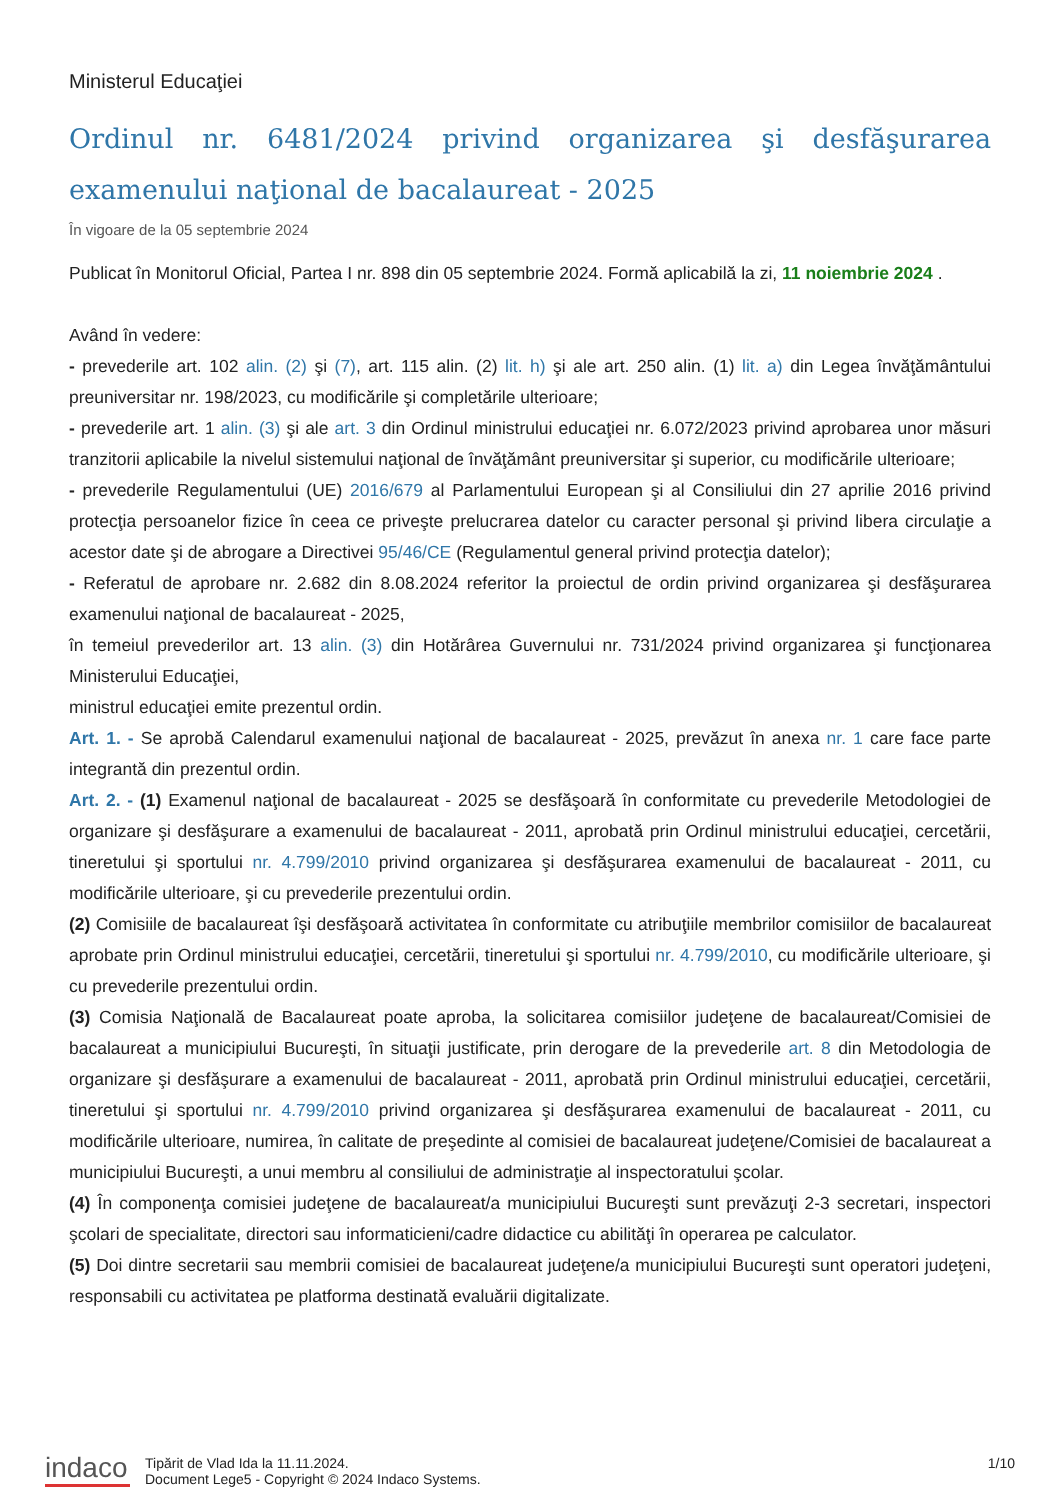Ministerul Educaţiei
Ordinul nr. 6481/2024 privind organizarea şi desfăşurarea examenului naţional de bacalaureat - 2025
În vigoare de la 05 septembrie 2024
Publicat în Monitorul Oficial, Partea I nr. 898 din 05 septembrie 2024. Formă aplicabilă la zi, 11 noiembrie 2024 .
Având în vedere:
- prevederile art. 102 alin. (2) şi (7), art. 115 alin. (2) lit. h) şi ale art. 250 alin. (1) lit. a) din Legea învăţământului preuniversitar nr. 198/2023, cu modificările şi completările ulterioare;
- prevederile art. 1 alin. (3) şi ale art. 3 din Ordinul ministrului educaţiei nr. 6.072/2023 privind aprobarea unor măsuri tranzitorii aplicabile la nivelul sistemului naţional de învăţământ preuniversitar şi superior, cu modificările ulterioare;
- prevederile Regulamentului (UE) 2016/679 al Parlamentului European şi al Consiliului din 27 aprilie 2016 privind protecţia persoanelor fizice în ceea ce priveşte prelucrarea datelor cu caracter personal şi privind libera circulaţie a acestor date şi de abrogare a Directivei 95/46/CE (Regulamentul general privind protecţia datelor);
- Referatul de aprobare nr. 2.682 din 8.08.2024 referitor la proiectul de ordin privind organizarea şi desfăşurarea examenului naţional de bacalaureat - 2025,
în temeiul prevederilor art. 13 alin. (3) din Hotărârea Guvernului nr. 731/2024 privind organizarea şi funcţionarea Ministerului Educaţiei,
ministrul educaţiei emite prezentul ordin.
Art. 1. - Se aprobă Calendarul examenului naţional de bacalaureat - 2025, prevăzut în anexa nr. 1 care face parte integrantă din prezentul ordin.
Art. 2. - (1) Examenul naţional de bacalaureat - 2025 se desfăşoară în conformitate cu prevederile Metodologiei de organizare şi desfăşurare a examenului de bacalaureat - 2011, aprobată prin Ordinul ministrului educaţiei, cercetării, tineretului şi sportului nr. 4.799/2010 privind organizarea şi desfăşurarea examenului de bacalaureat - 2011, cu modificările ulterioare, şi cu prevederile prezentului ordin.
(2) Comisiile de bacalaureat îşi desfăşoară activitatea în conformitate cu atribuţiile membrilor comisiilor de bacalaureat aprobate prin Ordinul ministrului educaţiei, cercetării, tineretului şi sportului nr. 4.799/2010, cu modificările ulterioare, şi cu prevederile prezentului ordin.
(3) Comisia Naţională de Bacalaureat poate aproba, la solicitarea comisiilor judeţene de bacalaureat/Comisiei de bacalaureat a municipiului Bucureşti, în situaţii justificate, prin derogare de la prevederile art. 8 din Metodologia de organizare şi desfăşurare a examenului de bacalaureat - 2011, aprobată prin Ordinul ministrului educaţiei, cercetării, tineretului şi sportului nr. 4.799/2010 privind organizarea şi desfăşurarea examenului de bacalaureat - 2011, cu modificările ulterioare, numirea, în calitate de preşedinte al comisiei de bacalaureat judeţene/Comisiei de bacalaureat a municipiului Bucureşti, a unui membru al consiliului de administraţie al inspectoratului şcolar.
(4) În componenţa comisiei judeţene de bacalaureat/a municipiului Bucureşti sunt prevăzuţi 2-3 secretari, inspectori şcolari de specialitate, directori sau informaticieni/cadre didactice cu abilităţi în operarea pe calculator.
(5) Doi dintre secretarii sau membrii comisiei de bacalaureat judeţene/a municipiului Bucureşti sunt operatori judeţeni, responsabili cu activitatea pe platforma destinată evaluării digitalizate.
indaco
Tipărit de Vlad Ida la 11.11.2024.
Document Lege5 - Copyright © 2024 Indaco Systems.
1/10